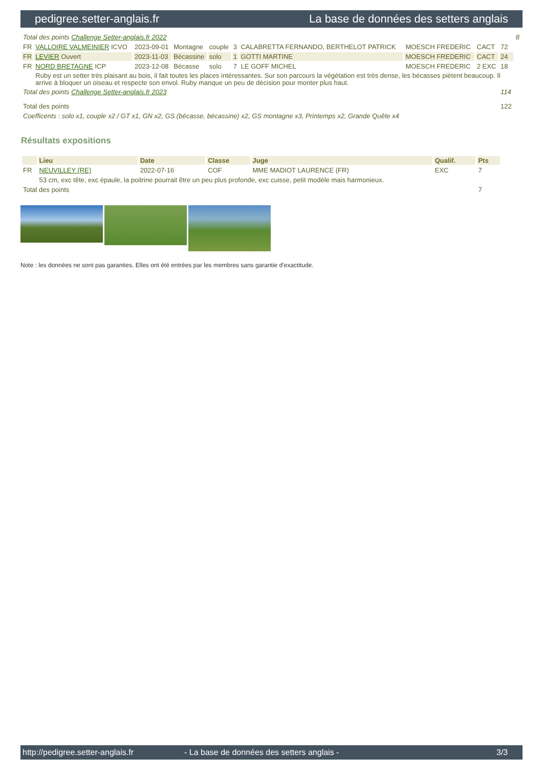pedigree.setter-anglais.fr La base de données des setters anglais
| Total des points Challenge Setter-anglais.fr 2022 | | | | | | | | | | 8 |
| FR | VALLOIRE VALMEINIER ICVO | 2023-09-01 | Montagne | couple | 3 | CALABRETTA FERNANDO, BERTHELOT PATRICK | MOESCH FREDERIC | CACT | 72 | |
| FR | LEVIER Ouvert | 2023-11-03 | Bécassine | solo | 1 | GOTTI MARTINE | MOESCH FREDERIC | CACT | 24 | |
| FR | NORD BRETAGNE ICP | 2023-12-08 | Bécasse | solo | 7 | LE GOFF MICHEL | MOESCH FREDERIC | 2 EXC | 18 | |
| | Ruby est un setter très plaisant au bois, il fait toutes les places intéressantes. Sur son parcours la végétation est très dense, les bécasses piètent beaucoup. Il arrive à bloquer un oiseau et respecte son envol. Ruby manque un peu de décision pour monter plus haut. | | | | | | | | | |
| Total des points Challenge Setter-anglais.fr 2023 | | | | | | | | | 114 | |
| Total des points | | | | | | | | | 122 | |
| Coefficents : solo x1, couple x2 / GT x1, GN x2, GS (bécasse, bécassine) x2, GS montagne x3, Printemps x2, Grande Quête x4 | | | | | | | | | | |
Résultats expositions
| | Lieu | Date | Classe | Juge | Qualif. | Pts |
| --- | --- | --- | --- | --- | --- | --- |
| FR | NEUVILLEY (RE) | 2022-07-16 | COF | MME MADIOT LAURENCE (FR) | EXC | 7 |
| | 53 cm, exc tête, exc épaule, la poitrine pourrait être un peu plus profonde, exc cuisse, petit modèle mais harmonieux. | | | | | |
| Total des points | | | | | | 7 |
Note : les données ne sont pas garanties. Elles ont été entrées par les membres sans garantie d'exactitude.
http://pedigree.setter-anglais.fr - La base de données des setters anglais - 3/3